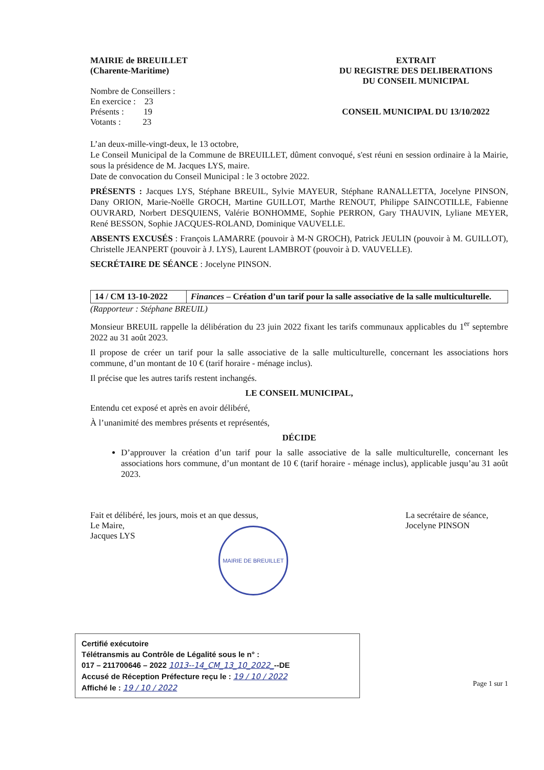MAIRIE de BREUILLET
(Charente-Maritime)
Nombre de Conseillers :
En exercice : 23
Présents : 19
Votants : 23
EXTRAIT
DU REGISTRE DES DELIBERATIONS
DU CONSEIL MUNICIPAL
CONSEIL MUNICIPAL DU 13/10/2022
L’an deux-mille-vingt-deux, le 13 octobre,
Le Conseil Municipal de la Commune de BREUILLET, dûment convoqué, s'est réuni en session ordinaire à la Mairie, sous la présidence de M. Jacques LYS, maire.
Date de convocation du Conseil Municipal : le 3 octobre 2022.
PRÉSENTS : Jacques LYS, Stéphane BREUIL, Sylvie MAYEUR, Stéphane RANALLETTA, Jocelyne PINSON, Dany ORION, Marie-Noëlle GROCH, Martine GUILLOT, Marthe RENOUT, Philippe SAINCOTILLE, Fabienne OUVRARD, Norbert DESQUIENS, Valérie BONHOMME, Sophie PERRON, Gary THAUVIN, Lyliane MEYER, René BESSON, Sophie JACQUES-ROLAND, Dominique VAUVELLE.
ABSENTS EXCUSÉS : François LAMARRE (pouvoir à M-N GROCH), Patrick JEULIN (pouvoir à M. GUILLOT), Christelle JEANPERT (pouvoir à J. LYS), Laurent LAMBROT (pouvoir à D. VAUVELLE).
SECRÉTAIRE DE SÉANCE : Jocelyne PINSON.
| 14 / CM 13-10-2022 | Finances – Création d’un tarif pour la salle associative de la salle multiculturelle. |
(Rapporteur : Stéphane BREUIL)
Monsieur BREUIL rappelle la délibération du 23 juin 2022 fixant les tarifs communaux applicables du 1<sup>er</sup> septembre 2022 au 31 août 2023.
Il propose de créer un tarif pour la salle associative de la salle multiculturelle, concernant les associations hors commune, d’un montant de 10 € (tarif horaire - ménage inclus).
Il précise que les autres tarifs restent inchangés.
LE CONSEIL MUNICIPAL,
Entendu cet exposé et après en avoir délibéré,
À l’unanimité des membres présents et représentés,
DÉCIDE
D’approuver la création d’un tarif pour la salle associative de la salle multiculturelle, concernant les associations hors commune, d’un montant de 10 € (tarif horaire - ménage inclus), applicable jusqu’au 31 août 2023.
Fait et délibéré, les jours, mois et an que dessus,
Le Maire,
Jacques LYS
La secrétaire de séance,
Jocelyne PINSON
MAIRIE DE BREUILLET
Certifié exécutoire
Télétransmis au Contrôle de Légalité sous le n° :
017 – 211700646 – 2022 1013--14_CM_13_10_2022_--DE
Accusé de Réception Préfecture reçu le : 19 / 10 / 2022
Affiché le : 19 / 10 / 2022
Page 1 sur 1